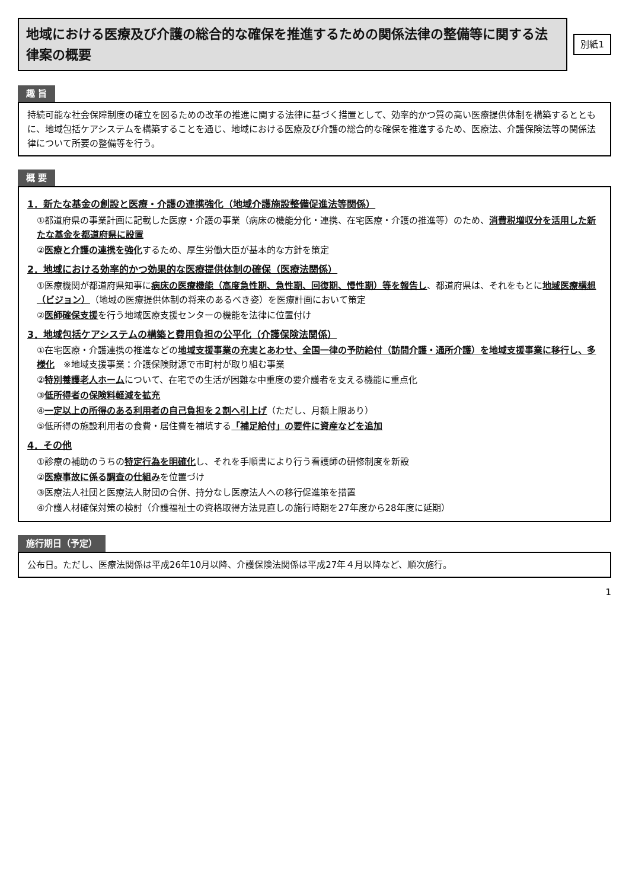地域における医療及び介護の総合的な確保を推進するための関係法律の整備等に関する法律案の概要
別紙1
趣 旨
持続可能な社会保障制度の確立を図るための改革の推進に関する法律に基づく措置として、効率的かつ質の高い医療提供体制を構築するとともに、地域包括ケアシステムを構築することを通じ、地域における医療及び介護の総合的な確保を推進するため、医療法、介護保険法等の関係法律について所要の整備等を行う。
概 要
1．新たな基金の創設と医療・介護の連携強化（地域介護施設整備促進法等関係）
①都道府県の事業計画に記載した医療・介護の事業（病床の機能分化・連携、在宅医療・介護の推進等）のため、消費税増収分を活用した新たな基金を都道府県に設置
②医療と介護の連携を強化するため、厚生労働大臣が基本的な方針を策定
2．地域における効率的かつ効果的な医療提供体制の確保（医療法関係）
①医療機関が都道府県知事に病床の医療機能（高度急性期、急性期、回復期、慢性期）等を報告し、都道府県は、それをもとに地域医療構想（ビジョン）（地域の医療提供体制の将来のあるべき姿）を医療計画において策定
②医師確保支援を行う地域医療支援センターの機能を法律に位置付け
3．地域包括ケアシステムの構築と費用負担の公平化（介護保険法関係）
①在宅医療・介護連携の推進などの地域支援事業の充実とあわせ、全国一律の予防給付（訪問介護・通所介護）を地域支援事業に移行し、多様化　※地域支援事業：介護保険財源で市町村が取り組む事業
②特別養護老人ホームについて、在宅での生活が困難な中重度の要介護者を支える機能に重点化
③低所得者の保険料軽減を拡充
④一定以上の所得のある利用者の自己負担を２割へ引上げ（ただし、月額上限あり）
⑤低所得の施設利用者の食費・居住費を補填する「補足給付」の要件に資産などを追加
4．その他
①診療の補助のうちの特定行為を明確化し、それを手順書により行う看護師の研修制度を新設
②医療事故に係る調査の仕組みを位置づけ
③医療法人社団と医療法人財団の合併、持分なし医療法人への移行促進策を措置
④介護人材確保対策の検討（介護福祉士の資格取得方法見直しの施行時期を27年度から28年度に延期）
施行期日（予定）
公布日。ただし、医療法関係は平成26年10月以降、介護保険法関係は平成27年４月以降など、順次施行。
1